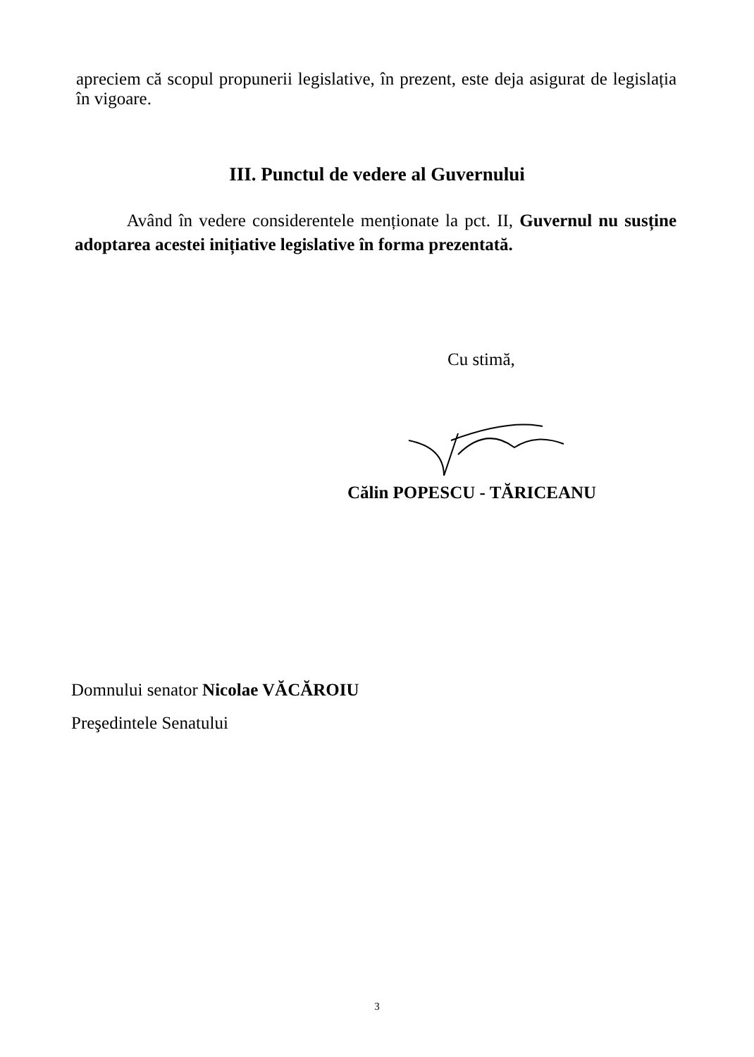apreciem că scopul propunerii legislative, în prezent, este deja asigurat de legislația în vigoare.
III. Punctul de vedere al Guvernului
Având în vedere considerentele menționate la pct. II, Guvernul nu susține adoptarea acestei inițiative legislative în forma prezentată.
Cu stimă,
Călin POPESCU - TĂRICEANU
Domnului senator Nicolae VĂCĂROIU
Preşedintele Senatului
3